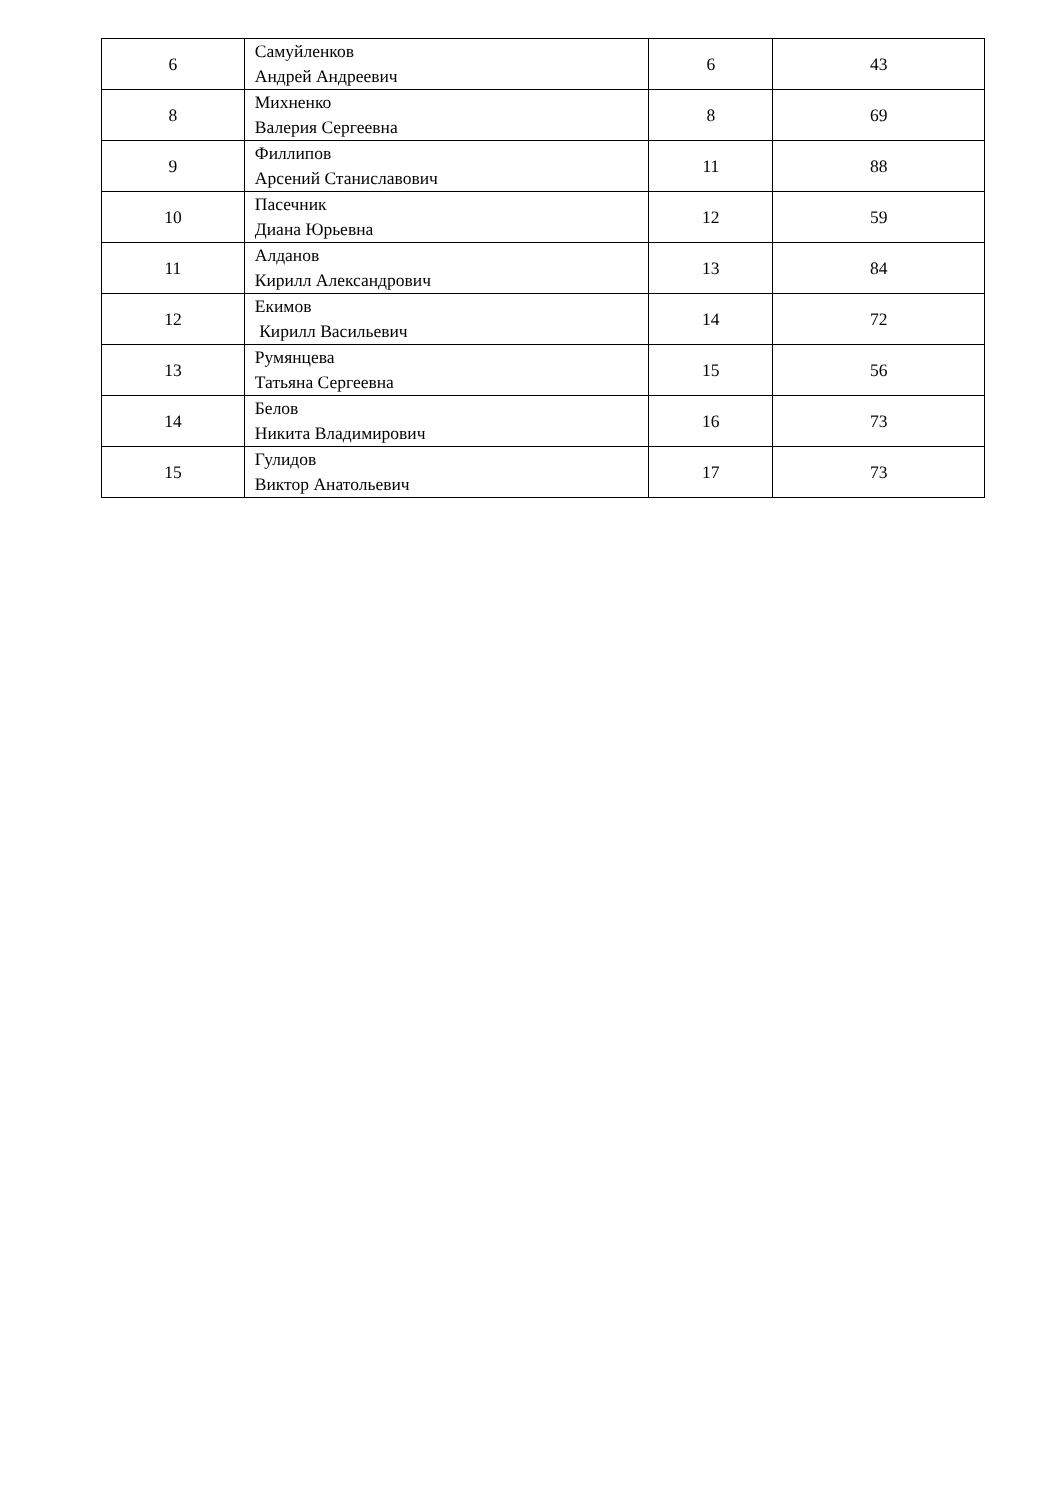| 6 | Самуйленков Андрей Андреевич | 6 | 43 |
| 8 | Михненко Валерия Сергеевна | 8 | 69 |
| 9 | Филлипов Арсений Станиславович | 11 | 88 |
| 10 | Пасечник Диана Юрьевна | 12 | 59 |
| 11 | Алданов Кирилл Александрович | 13 | 84 |
| 12 | Екимов Кирилл Васильевич | 14 | 72 |
| 13 | Румянцева Татьяна Сергеевна | 15 | 56 |
| 14 | Белов Никита Владимирович | 16 | 73 |
| 15 | Гулидов Виктор Анатольевич | 17 | 73 |